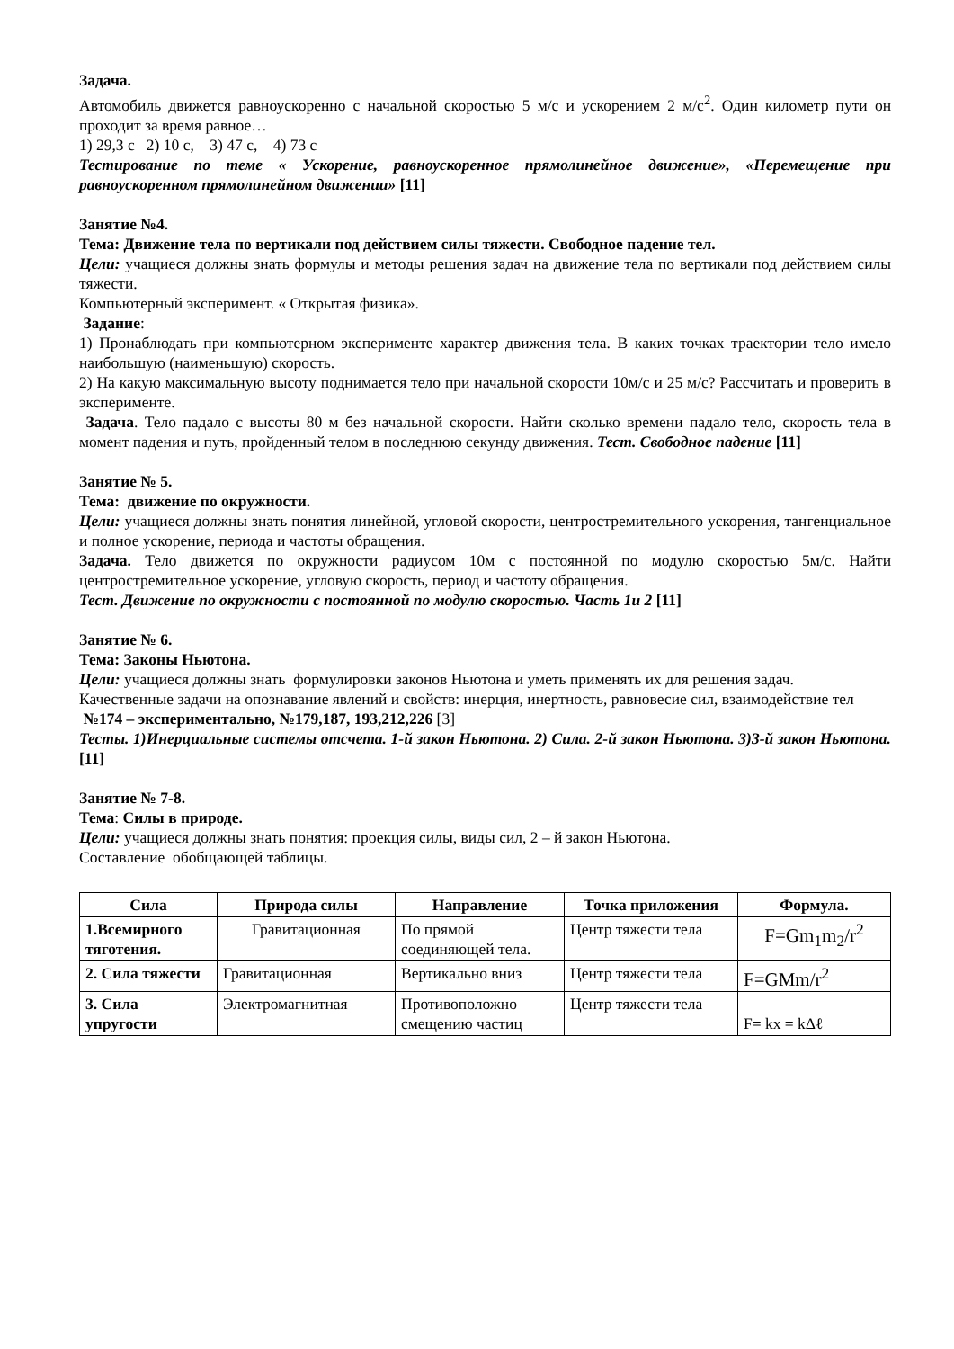Задача.
Автомобиль движется равноускоренно с начальной скоростью 5 м/с и ускорением 2 м/с<sup>2</sup>. Один километр пути он проходит за время равное…
1) 29,3 с 2) 10 с, 3) 47 с, 4) 73 с
Тестирование по теме « Ускорение, равноускоренное прямолинейное движение», «Перемещение при равноускоренном прямолинейном движении» [11]
Занятие №4.
Тема: Движение тела по вертикали под действием силы тяжести. Свободное падение тел.
Цели: учащиеся должны знать формулы и методы решения задач на движение тела по вертикали под действием силы тяжести.
Компьютерный эксперимент. « Открытая физика».
Задание:
1) Пронаблюдать при компьютерном эксперименте характер движения тела. В каких точках траектории тело имело наибольшую (наименьшую) скорость.
2) На какую максимальную высоту поднимается тело при начальной скорости 10м/с и 25 м/с? Рассчитать и проверить в эксперименте.
Задача. Тело падало с высоты 80 м без начальной скорости. Найти сколько времени падало тело, скорость тела в момент падения и путь, пройденный телом в последнюю секунду движения. Тест. Свободное падение [11]
Занятие № 5.
Тема: движение по окружности.
Цели: учащиеся должны знать понятия линейной, угловой скорости, центростремительного ускорения, тангенциальное и полное ускорение, периода и частоты обращения.
Задача. Тело движется по окружности радиусом 10м с постоянной по модулю скоростью 5м/с. Найти центростремительное ускорение, угловую скорость, период и частоту обращения.
Тест. Движение по окружности с постоянной по модулю скоростью. Часть 1и 2 [11]
Занятие № 6.
Тема: Законы Ньютона.
Цели: учащиеся должны знать формулировки законов Ньютона и уметь применять их для решения задач.
Качественные задачи на опознавание явлений и свойств: инерция, инертность, равновесие сил, взаимодействие тел
№174 – экспериментально, №179,187, 193,212,226 [3]
Тесты. 1)Инерциальные системы отсчета. 1-й закон Ньютона. 2) Сила. 2-й закон Ньютона. 3)3-й закон Ньютона. [11]
Занятие № 7-8.
Тема: Силы в природе.
Цели: учащиеся должны знать понятия: проекция силы, виды сил, 2 – й закон Ньютона.
Составление обобщающей таблицы.
| Сила | Природа силы | Направление | Точка приложения | Формула. |
| --- | --- | --- | --- | --- |
| 1.Всемирного тяготения. | Гравитационная | По прямой соединяющей тела. | Центр тяжести тела | F=Gm<sub>1</sub>m<sub>2</sub>/r<sup>2</sup> |
| 2. Сила тяжести | Гравитационная | Вертикально вниз | Центр тяжести тела | F=GMm/r<sup>2</sup> |
| 3. Сила упругости | Электромагнитная | Противоположно смещению частиц | Центр тяжести тела | F= kx = kΔℓ |